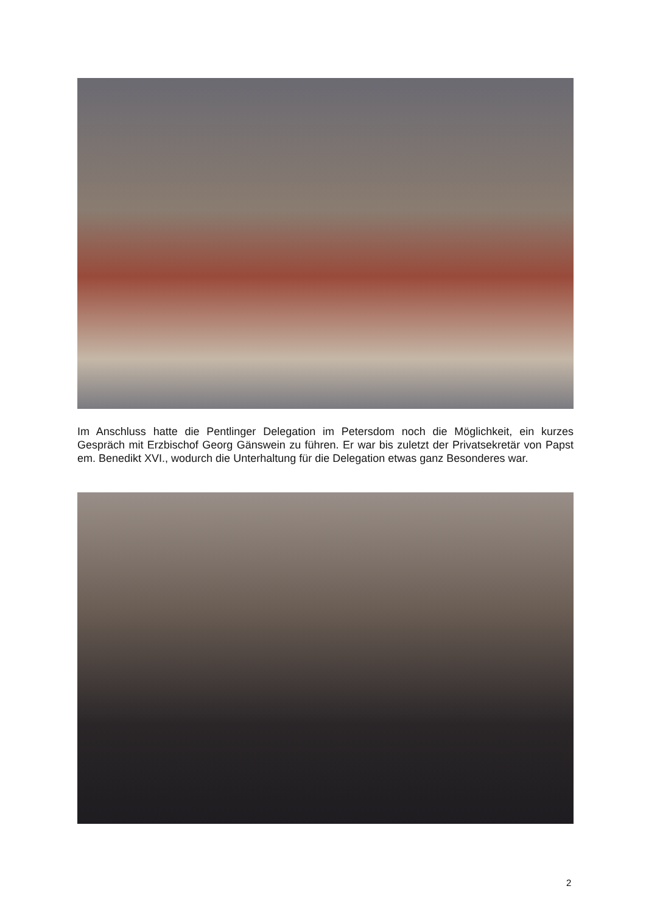Im Anschluss hatte die Pentlinger Delegation im Petersdom noch die Möglichkeit, ein kurzes Gespräch mit Erzbischof Georg Gänswein zu führen. Er war bis zuletzt der Privatsekretär von Papst em. Benedikt XVI., wodurch die Unterhaltung für die Delegation etwas ganz Besonderes war.
2